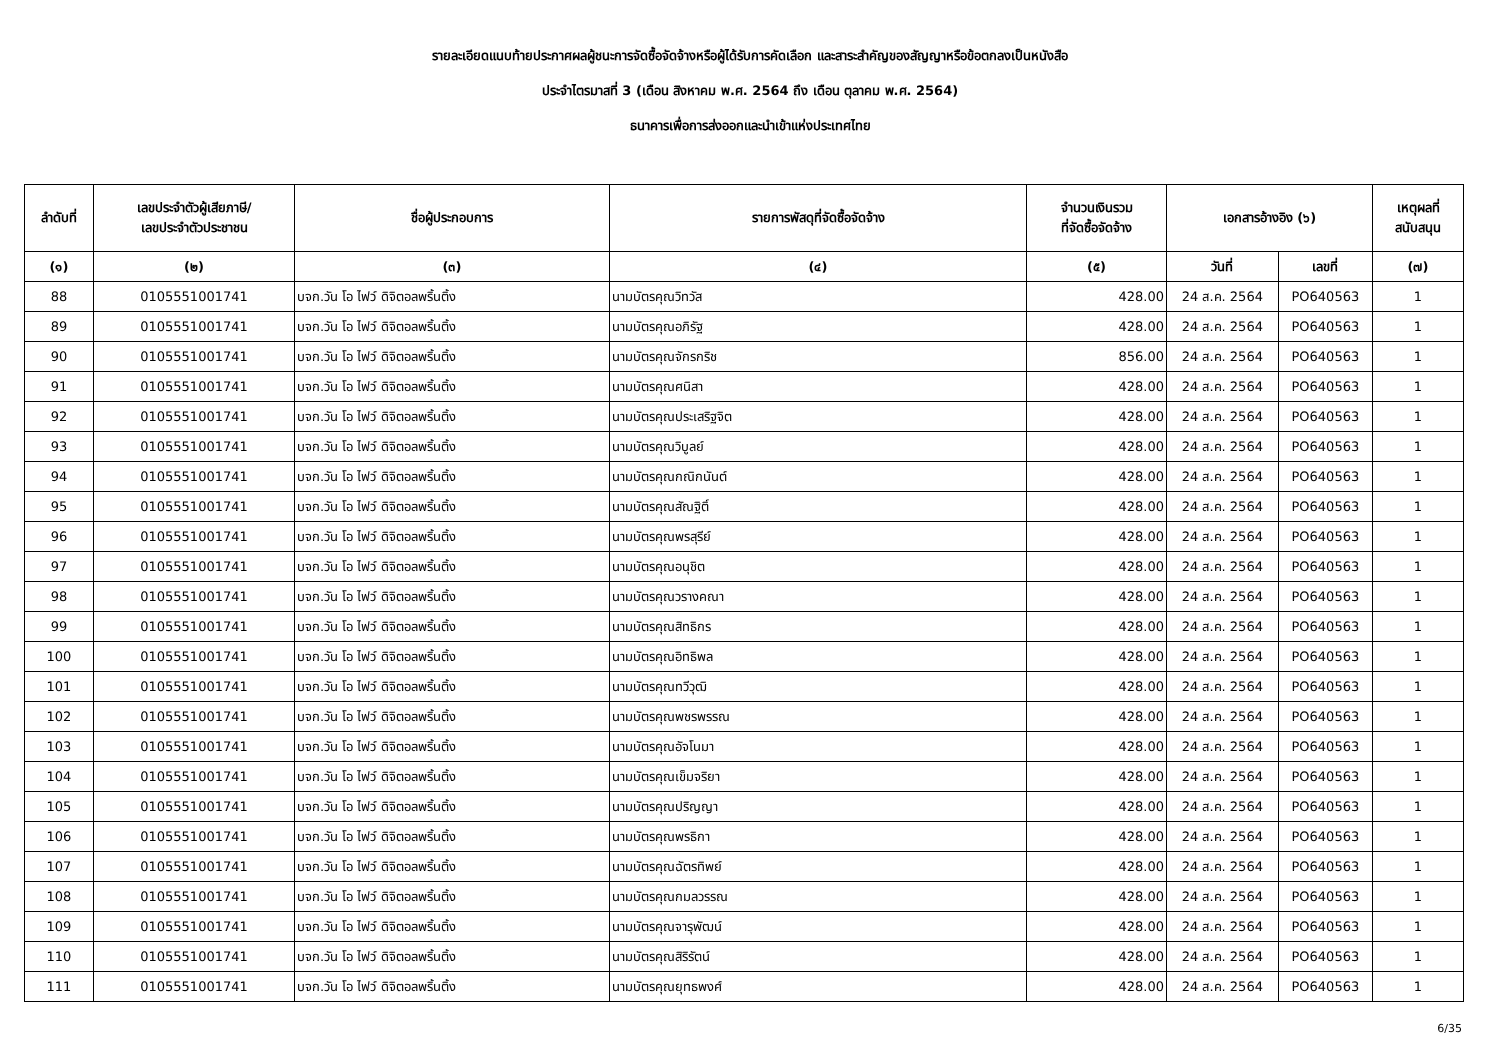รายละเอียดแนบท้ายประกาศผลผู้ชนะการจัดซื้อจัดจ้างหรือผู้ได้รับการคัดเลือก และสาระสำคัญของสัญญาหรือข้อตกลงเป็นหนังสือ
ประจำไตรมาสที่ 3 (เดือน สิงหาคม พ.ศ. 2564 ถึง เดือน ตุลาคม พ.ศ. 2564)
ธนาคารเพื่อการส่งออกและนำเข้าแห่งประเทศไทย
| ลำดับที่ | เลขประจำตัวผู้เสียภาษี/ เลขประจำตัวประชาชน | ชื่อผู้ประกอบการ | รายการพัสดุที่จัดซื้อจัดจ้าง | จำนวนเงินรวม ที่จัดซื้อจัดจ้าง | เอกสารอ้างอิง (๖) | | เหตุผลที่ สนับสนุน |
| --- | --- | --- | --- | --- | --- | --- | --- |
| (๑) | (๒) | (๓) | (๔) | (๕) | วันที่ | เลขที่ | (๗) |
| 88 | 0105551001741 | บจก.วัน โอ ไฟว์ ดิจิตอลพริ้นติ้ง | นามบัตรคุณวิทวัส | 428.00 | 24 ส.ค. 2564 | PO640563 | 1 |
| 89 | 0105551001741 | บจก.วัน โอ ไฟว์ ดิจิตอลพริ้นติ้ง | นามบัตรคุณอภิรัฐ | 428.00 | 24 ส.ค. 2564 | PO640563 | 1 |
| 90 | 0105551001741 | บจก.วัน โอ ไฟว์ ดิจิตอลพริ้นติ้ง | นามบัตรคุณจักรกริช | 856.00 | 24 ส.ค. 2564 | PO640563 | 1 |
| 91 | 0105551001741 | บจก.วัน โอ ไฟว์ ดิจิตอลพริ้นติ้ง | นามบัตรคุณศนิสา | 428.00 | 24 ส.ค. 2564 | PO640563 | 1 |
| 92 | 0105551001741 | บจก.วัน โอ ไฟว์ ดิจิตอลพริ้นติ้ง | นามบัตรคุณประเสริฐจิต | 428.00 | 24 ส.ค. 2564 | PO640563 | 1 |
| 93 | 0105551001741 | บจก.วัน โอ ไฟว์ ดิจิตอลพริ้นติ้ง | นามบัตรคุณวิบูลย์ | 428.00 | 24 ส.ค. 2564 | PO640563 | 1 |
| 94 | 0105551001741 | บจก.วัน โอ ไฟว์ ดิจิตอลพริ้นติ้ง | นามบัตรคุณกณิกนันต์ | 428.00 | 24 ส.ค. 2564 | PO640563 | 1 |
| 95 | 0105551001741 | บจก.วัน โอ ไฟว์ ดิจิตอลพริ้นติ้ง | นามบัตรคุณสัณฐิติ์ | 428.00 | 24 ส.ค. 2564 | PO640563 | 1 |
| 96 | 0105551001741 | บจก.วัน โอ ไฟว์ ดิจิตอลพริ้นติ้ง | นามบัตรคุณพรสุรีย์ | 428.00 | 24 ส.ค. 2564 | PO640563 | 1 |
| 97 | 0105551001741 | บจก.วัน โอ ไฟว์ ดิจิตอลพริ้นติ้ง | นามบัตรคุณอนุชิต | 428.00 | 24 ส.ค. 2564 | PO640563 | 1 |
| 98 | 0105551001741 | บจก.วัน โอ ไฟว์ ดิจิตอลพริ้นติ้ง | นามบัตรคุณวรางคณา | 428.00 | 24 ส.ค. 2564 | PO640563 | 1 |
| 99 | 0105551001741 | บจก.วัน โอ ไฟว์ ดิจิตอลพริ้นติ้ง | นามบัตรคุณสิทธิกร | 428.00 | 24 ส.ค. 2564 | PO640563 | 1 |
| 100 | 0105551001741 | บจก.วัน โอ ไฟว์ ดิจิตอลพริ้นติ้ง | นามบัตรคุณอิทธิพล | 428.00 | 24 ส.ค. 2564 | PO640563 | 1 |
| 101 | 0105551001741 | บจก.วัน โอ ไฟว์ ดิจิตอลพริ้นติ้ง | นามบัตรคุณทวีวุฒิ | 428.00 | 24 ส.ค. 2564 | PO640563 | 1 |
| 102 | 0105551001741 | บจก.วัน โอ ไฟว์ ดิจิตอลพริ้นติ้ง | นามบัตรคุณพชรพรรณ | 428.00 | 24 ส.ค. 2564 | PO640563 | 1 |
| 103 | 0105551001741 | บจก.วัน โอ ไฟว์ ดิจิตอลพริ้นติ้ง | นามบัตรคุณอัจโนมา | 428.00 | 24 ส.ค. 2564 | PO640563 | 1 |
| 104 | 0105551001741 | บจก.วัน โอ ไฟว์ ดิจิตอลพริ้นติ้ง | นามบัตรคุณเข็มจริยา | 428.00 | 24 ส.ค. 2564 | PO640563 | 1 |
| 105 | 0105551001741 | บจก.วัน โอ ไฟว์ ดิจิตอลพริ้นติ้ง | นามบัตรคุณปริญญา | 428.00 | 24 ส.ค. 2564 | PO640563 | 1 |
| 106 | 0105551001741 | บจก.วัน โอ ไฟว์ ดิจิตอลพริ้นติ้ง | นามบัตรคุณพรธิกา | 428.00 | 24 ส.ค. 2564 | PO640563 | 1 |
| 107 | 0105551001741 | บจก.วัน โอ ไฟว์ ดิจิตอลพริ้นติ้ง | นามบัตรคุณฉัตรทิพย์ | 428.00 | 24 ส.ค. 2564 | PO640563 | 1 |
| 108 | 0105551001741 | บจก.วัน โอ ไฟว์ ดิจิตอลพริ้นติ้ง | นามบัตรคุณกมลวรรณ | 428.00 | 24 ส.ค. 2564 | PO640563 | 1 |
| 109 | 0105551001741 | บจก.วัน โอ ไฟว์ ดิจิตอลพริ้นติ้ง | นามบัตรคุณจารุพัฒน์ | 428.00 | 24 ส.ค. 2564 | PO640563 | 1 |
| 110 | 0105551001741 | บจก.วัน โอ ไฟว์ ดิจิตอลพริ้นติ้ง | นามบัตรคุณสิริรัตน์ | 428.00 | 24 ส.ค. 2564 | PO640563 | 1 |
| 111 | 0105551001741 | บจก.วัน โอ ไฟว์ ดิจิตอลพริ้นติ้ง | นามบัตรคุณยุทธพงศ์ | 428.00 | 24 ส.ค. 2564 | PO640563 | 1 |
6/35